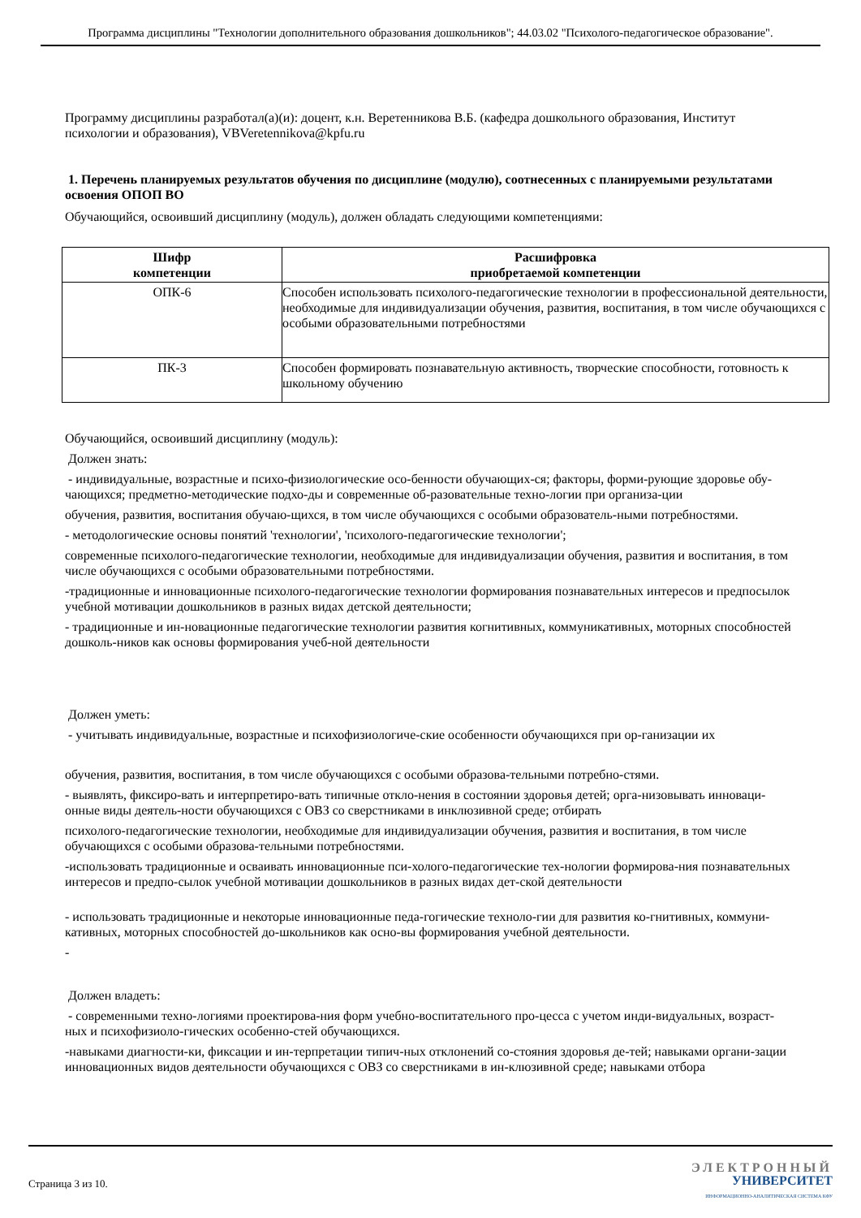Программа дисциплины "Технологии дополнительного образования дошкольников"; 44.03.02 "Психолого-педагогическое образование".
Программу дисциплины разработал(а)(и): доцент, к.н. Веретенникова В.Б. (кафедра дошкольного образования, Институт психологии и образования), VBVeretennikova@kpfu.ru
1. Перечень планируемых результатов обучения по дисциплине (модулю), соотнесенных с планируемыми результатами освоения ОПОП ВО
Обучающийся, освоивший дисциплину (модуль), должен обладать следующими компетенциями:
| Шифр компетенции | Расшифровка приобретаемой компетенции |
| --- | --- |
| ОПК-6 | Способен использовать психолого-педагогические технологии в профессиональной деятельности, необходимые для индивидуализации обучения, развития, воспитания, в том числе обучающихся с особыми образовательными потребностями |
| ПК-3 | Способен формировать познавательную активность, творческие способности, готовность к школьному обучению |
Обучающийся, освоивший дисциплину (модуль):
Должен знать:
- индивидуальные, возрастные и психо-физиологические осо-бенности обучающих-ся; факторы, форми-рующие здоровье обу-чающихся; предметно-методические подхо-ды и современные об-разовательные техно-логии при организа-ции
обучения, развития, воспитания обучаю-щихся, в том числе обучающихся с особыми образователь-ными потребностями.
- методологические основы понятий 'технологии', 'психолого-педагогические технологии';
современные психолого-педагогические технологии, необходимые для индивидуализации обучения, развития и воспитания, в том числе обучающихся с особыми образовательными потребностями.
-традиционные и инновационные психолого-педагогические технологии формирования познавательных интересов и предпосылок учебной мотивации дошкольников в разных видах детской деятельности;
- традиционные и ин-новационные педагогические технологии развития когнитивных, коммуникативных, моторных способностей дошколь-ников как основы формирования учеб-ной деятельности
Должен уметь:
- учитывать индивидуальные, возрастные и психофизиологиче-ские особенности обучающихся при ор-ганизации их
обучения, развития, воспитания, в том числе обучающихся с особыми образова-тельными потребно-стями.
- выявлять, фиксиро-вать и интерпретиро-вать типичные откло-нения в состоянии здоровья детей; орга-низовывать инноваци-онные виды деятель-ности обучающихся с ОВЗ со сверстниками в инклюзивной среде; отбирать
психолого-педагогические технологии, необходимые для индивидуализации обучения, развития и воспитания, в том числе обучающихся с особыми образова-тельными потребностями.
-использовать традиционные и осваивать инновационные пси-холого-педагогические тех-нологии формирова-ния познавательных интересов и предпо-сылок учебной мотивации дошкольников в разных видах дет-ской деятельности
- использовать традиционные и некоторые инновационные педа-гогические техноло-гии для развития ко-гнитивных, коммуни-кативных, моторных способностей до-школьников как осно-вы формирования учебной деятельности.
-
Должен владеть:
- современными техно-логиями проектирова-ния форм учебно-воспитательного про-цесса с учетом инди-видуальных, возраст-ных и психофизиоло-гических особенно-стей обучающихся.
-навыками диагности-ки, фиксации и ин-терпретации типич-ных отклонений со-стояния здоровья де-тей; навыками органи-зации инновационных видов деятельности обучающихся с ОВЗ со сверстниками в ин-клюзивной среде; навыками отбора
Страница 3 из 10.
ЭЛЕКТРОННЫЙ
УНИВЕРСИТЕТ
ИНФОРМАЦИОННО-АНАЛИТИЧЕСКАЯ СИСТЕМА КФУ